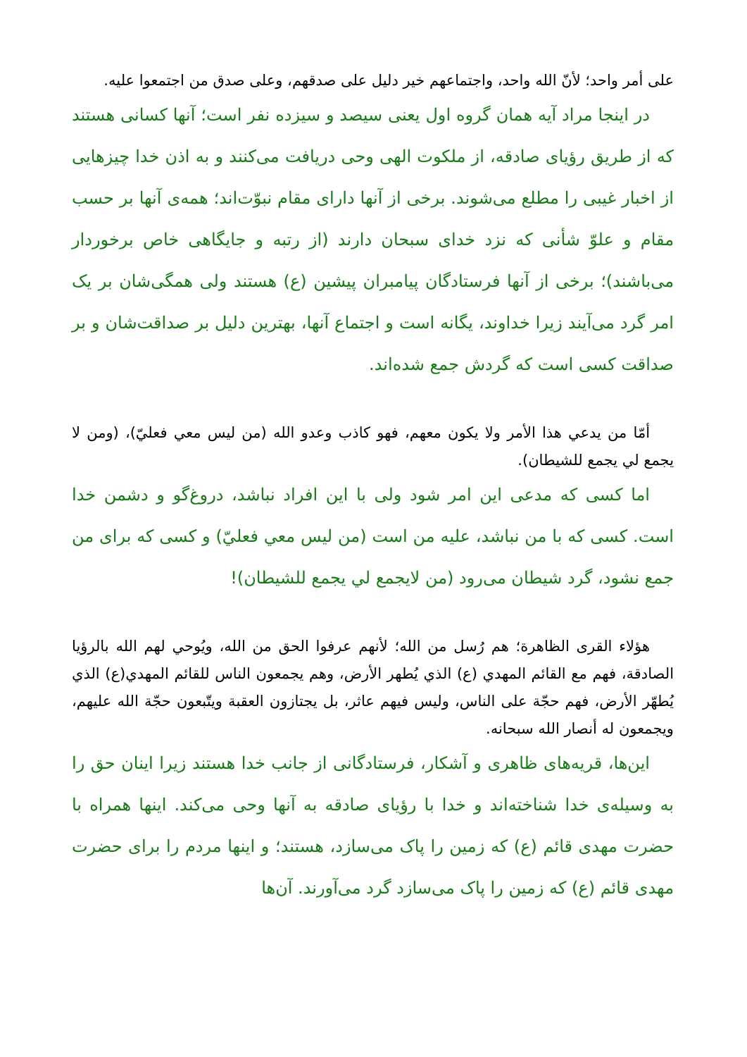على أمر واحد؛ لأنّ الله واحد، واجتماعهم خير دليل على صدقهم، وعلى صدق من اجتمعوا عليه.
در اينجا مراد آيه همان گروه اول يعنى سيصد و سيزده نفر است؛ آنها كسانى هستند كه از طريق رؤياى صادقه، از ملكوت الهى وحى دريافت مى‌كنند و به اذن خدا چيزهايى از اخبار غيبى را مطلع مى‌شوند. برخى از آنها داراى مقام نبوّت‌اند؛ همه‌ى آنها بر حسب مقام و علوّ شأنى كه نزد خداى سبحان دارند (از رتبه و جايگاهى خاص برخوردار مى‌باشند)؛ برخى از آنها فرستادگان پيامبران پيشين (ع) هستند ولى همگى‌شان بر يک امر گرد مى‌آيند زيرا خداوند، يگانه است و اجتماع آنها، بهترين دليل بر صداقت‌شان و بر صداقت كسى است كه گردش جمع شده‌اند.
أمّا من يدعي هذا الأمر ولا يكون معهم، فهو كاذب وعدو الله (من ليس معي فعليّ)، (ومن لا يجمع لي يجمع للشيطان).
اما كسى كه مدعى اين امر شود ولى با اين افراد نباشد، دروغ‌گو و دشمن خدا است. كسى كه با من نباشد، عليه من است (من ليس معي فعليّ) و كسى كه براى من جمع نشود، گرد شيطان مى‌رود (من لايجمع لي يجمع للشيطان)!
هؤلاء القرى الظاهرة؛ هم رُسل من الله؛ لأنهم عرفوا الحق من الله، ويُوحي لهم الله بالرؤيا الصادقة، فهم مع القائم المهدي (ع) الذي يُطهر الأرض، وهم يجمعون الناس للقائم المهدي(ع) الذي يُطهّر الأرض، فهم حجّة على الناس، وليس فيهم عاثر، بل يجتازون العقبة ويتّبعون حجّة الله عليهم، ويجمعون له أنصار الله سبحانه.
اين‌ها، قريه‌هاى ظاهرى و آشكار، فرستادگانى از جانب خدا هستند زيرا اينان حق را به وسيله‌ى خدا شناخته‌اند و خدا با رؤياى صادقه به آنها وحى مى‌كند. اينها همراه با حضرت مهدى قائم (ع) كه زمين را پاک مى‌سازد، هستند؛ و اينها مردم را براى حضرت مهدى قائم (ع) كه زمين را پاک مى‌سازد گرد مى‌آورند. آن‌ها